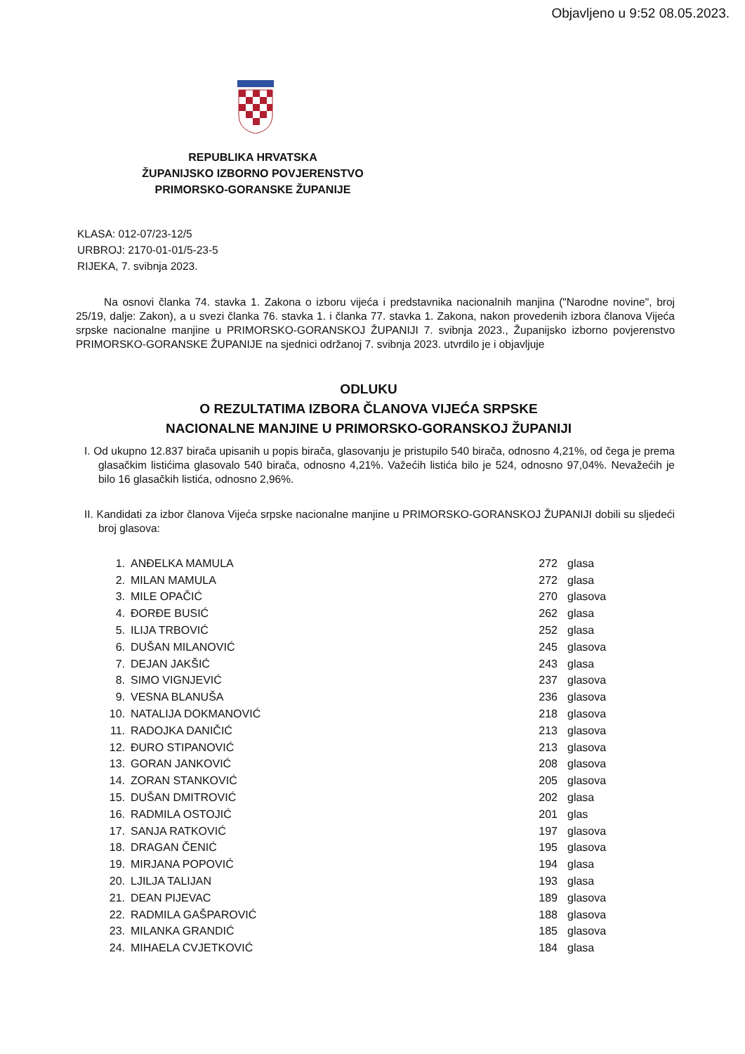Objavljeno u 9:52 08.05.2023.
REPUBLIKA HRVATSKA
ŽUPANIJSKO IZBORNO POVJERENSTVO
PRIMORSKO-GORANSKE ŽUPANIJE
KLASA: 012-07/23-12/5
URBROJ: 2170-01-01/5-23-5
RIJEKA, 7. svibnja 2023.
Na osnovi članka 74. stavka 1. Zakona o izboru vijeća i predstavnika nacionalnih manjina ("Narodne novine", broj 25/19, dalje: Zakon), a u svezi članka 76. stavka 1. i članka 77. stavka 1. Zakona, nakon provedenih izbora članova Vijeća srpske nacionalne manjine u PRIMORSKO-GORANSKOJ ŽUPANIJI 7. svibnja 2023., Županijsko izborno povjerenstvo PRIMORSKO-GORANSKE ŽUPANIJE na sjednici održanoj 7. svibnja 2023. utvrdilo je i objavljuje
ODLUKU
O REZULTATIMA IZBORA ČLANOVA VIJEĆA SRPSKE
NACIONALNE MANJINE U PRIMORSKO-GORANSKOJ ŽUPANIJI
I. Od ukupno 12.837 birača upisanih u popis birača, glasovanju je pristupilo 540 birača, odnosno 4,21%, od čega je prema glasačkim listićima glasovalo 540 birača, odnosno 4,21%. Važećih listića bilo je 524, odnosno 97,04%. Nevažećih je bilo 16 glasačkih listića, odnosno 2,96%.
II. Kandidati za izbor članova Vijeća srpske nacionalne manjine u PRIMORSKO-GORANSKOJ ŽUPANIJI dobili su sljedeći broj glasova:
| 1. | ANĐELKA MAMULA | 272 | glasa |
| 2. | MILAN MAMULA | 272 | glasa |
| 3. | MILE OPAČIĆ | 270 | glasova |
| 4. | ĐORĐE BUSIĆ | 262 | glasa |
| 5. | ILIJA TRBOVIĆ | 252 | glasa |
| 6. | DUŠAN MILANOVIĆ | 245 | glasova |
| 7. | DEJAN JAKŠIĆ | 243 | glasa |
| 8. | SIMO VIGNJEVIĆ | 237 | glasova |
| 9. | VESNA BLANUŠA | 236 | glasova |
| 10. | NATALIJA DOKMANOVIĆ | 218 | glasova |
| 11. | RADOJKA DANIČIĆ | 213 | glasova |
| 12. | ĐURO STIPANOVIĆ | 213 | glasova |
| 13. | GORAN JANKOVIĆ | 208 | glasova |
| 14. | ZORAN STANKOVIĆ | 205 | glasova |
| 15. | DUŠAN DMITROVIĆ | 202 | glasa |
| 16. | RADMILA OSTOJIĆ | 201 | glas |
| 17. | SANJA RATKOVIĆ | 197 | glasova |
| 18. | DRAGAN ČENIĆ | 195 | glasova |
| 19. | MIRJANA POPOVIĆ | 194 | glasa |
| 20. | LJILJA TALIJAN | 193 | glasa |
| 21. | DEAN PIJEVAC | 189 | glasova |
| 22. | RADMILA GAŠPAROVIĆ | 188 | glasova |
| 23. | MILANKA GRANDIĆ | 185 | glasova |
| 24. | MIHAELA CVJETKOVIĆ | 184 | glasa |